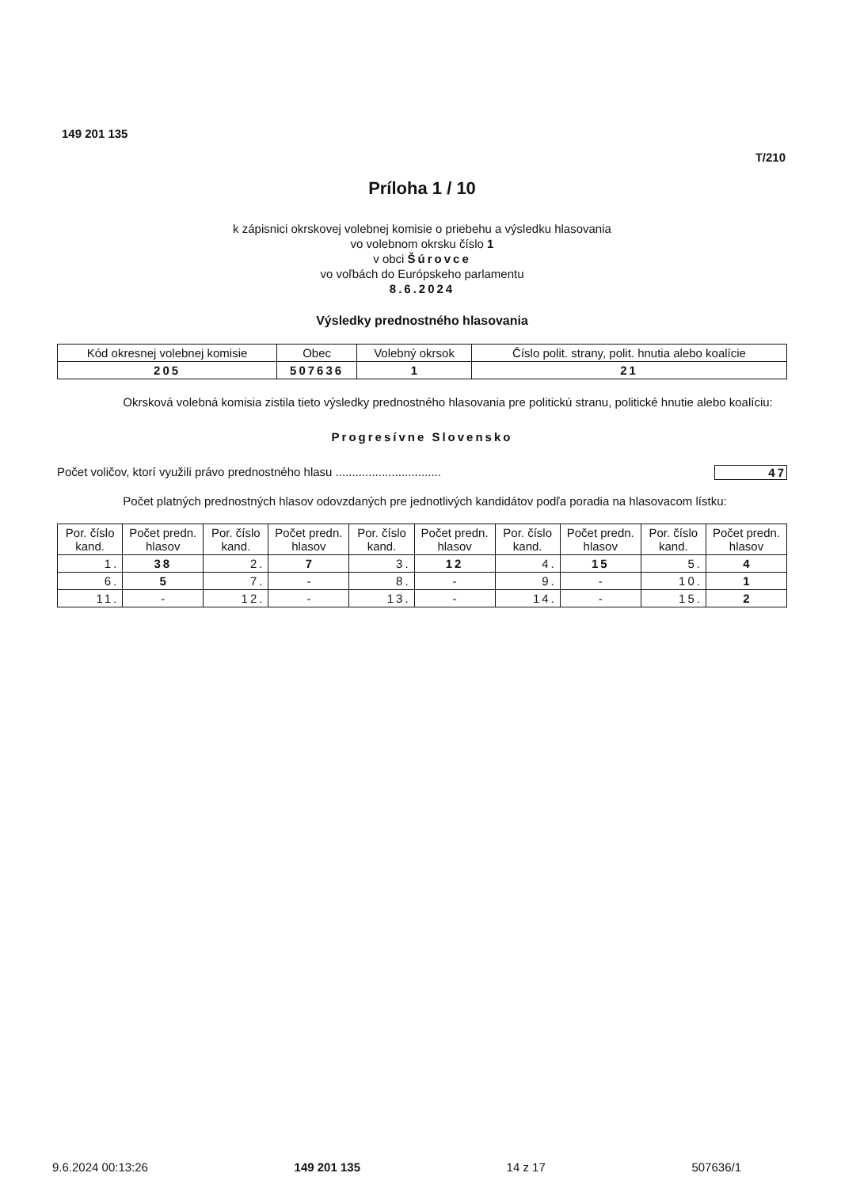149 201 135
T/210
Príloha 1 / 10
k zápisnici okrskovej volebnej komisie o priebehu a výsledku hlasovania
vo volebnom okrsku číslo 1
v obci Šúrovce
vo voľbách do Európskeho parlamentu
8.6.2024
Výsledky prednostného hlasovania
| Kód okresnej volebnej komisie | Obec | Volebný okrsok | Číslo polit. strany, polit. hnutia alebo koalície |
| 205 | 507636 | 1 | 21 |
Okrsková volebná komisia zistila tieto výsledky prednostného hlasovania pre politickú stranu, politické hnutie alebo koalíciu:
Progresívne Slovensko
Počet voličov, ktorí využili právo prednostného hlasu ................................ 47
Počet platných prednostných hlasov odovzdaných pre jednotlivých kandidátov podľa poradia na hlasovacom lístku:
| Por. číslo kand. | Počet predn. hlasov | Por. číslo kand. | Počet predn. hlasov | Por. číslo kand. | Počet predn. hlasov | Por. číslo kand. | Počet predn. hlasov | Por. číslo kand. | Počet predn. hlasov |
| 1. | 38 | 2. | 7 | 3. | 12 | 4. | 15 | 5. | 4 |
| 6. | 5 | 7. | - | 8. | - | 9. | - | 10. | 1 |
| 11. | - | 12. | - | 13. | - | 14. | - | 15. | 2 |
9.6.2024 00:13:26 149 201 135 14 z 17 507636/1